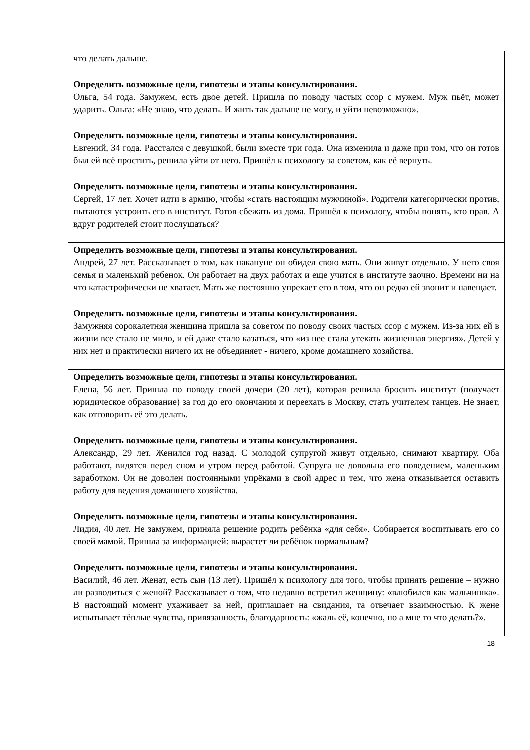| что делать дальше. |
| Определить возможные цели, гипотезы и этапы консультирования. Ольга, 54 года. Замужем, есть двое детей. Пришла по поводу частых ссор с мужем. Муж пьёт, может ударить. Ольга: «Не знаю, что делать. И жить так дальше не могу, и уйти невозможно». |
| Определить возможные цели, гипотезы и этапы консультирования. Евгений, 34 года. Расстался с девушкой, были вместе три года. Она изменила и даже при том, что он готов был ей всё простить, решила уйти от него. Пришёл к психологу за советом, как её вернуть. |
| Определить возможные цели, гипотезы и этапы консультирования. Сергей, 17 лет. Хочет идти в армию, чтобы «стать настоящим мужчиной». Родители категорически против, пытаются устроить его в институт. Готов сбежать из дома. Пришёл к психологу, чтобы понять, кто прав. А вдруг родителей стоит послушаться? |
| Определить возможные цели, гипотезы и этапы консультирования. Андрей, 27 лет. Рассказывает о том, как накануне он обидел свою мать. Они живут отдельно. У него своя семья и маленький ребенок. Он работает на двух работах и еще учится в институте заочно. Времени ни на что катастрофически не хватает. Мать же постоянно упрекает его в том, что он редко ей звонит и навещает. |
| Определить возможные цели, гипотезы и этапы консультирования. Замужняя сорокалетняя женщина пришла за советом по поводу своих частых ссор с мужем. Из-за них ей в жизни все стало не мило, и ей даже стало казаться, что «из нее стала утекать жизненная энергия». Детей у них нет и практически ничего их не объединяет - ничего, кроме домашнего хозяйства. |
| Определить возможные цели, гипотезы и этапы консультирования. Елена, 56 лет. Пришла по поводу своей дочери (20 лет), которая решила бросить институт (получает юридическое образование) за год до его окончания и переехать в Москву, стать учителем танцев. Не знает, как отговорить её это делать. |
| Определить возможные цели, гипотезы и этапы консультирования. Александр, 29 лет. Женился год назад. С молодой супругой живут отдельно, снимают квартиру. Оба работают, видятся перед сном и утром перед работой. Супруга не довольна его поведением, маленьким заработком. Он не доволен постоянными упрёками в свой адрес и тем, что жена отказывается оставить работу для ведения домашнего хозяйства. |
| Определить возможные цели, гипотезы и этапы консультирования. Лидия, 40 лет. Не замужем, приняла решение родить ребёнка «для себя». Собирается воспитывать его со своей мамой. Пришла за информацией: вырастет ли ребёнок нормальным? |
| Определить возможные цели, гипотезы и этапы консультирования. Василий, 46 лет. Женат, есть сын (13 лет). Пришёл к психологу для того, чтобы принять решение – нужно ли разводиться с женой? Рассказывает о том, что недавно встретил женщину: «влюбился как мальчишка». В настоящий момент ухаживает за ней, приглашает на свидания, та отвечает взаимностью. К жене испытывает тёплые чувства, привязанность, благодарность: «жаль её, конечно, но а мне то что делать?». |
18